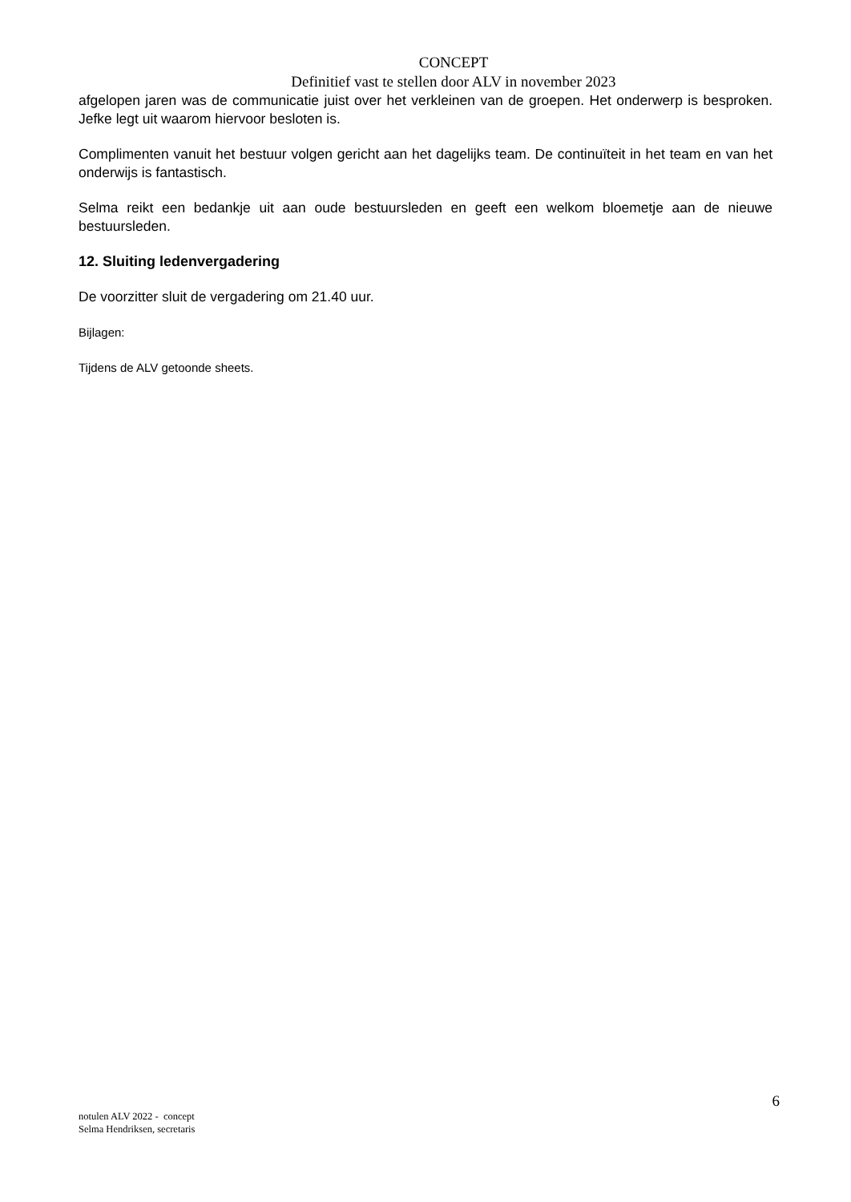CONCEPT
Definitief vast te stellen door ALV in november 2023
afgelopen jaren was de communicatie juist over het verkleinen van de groepen. Het onderwerp is besproken. Jefke legt uit waarom hiervoor besloten is.
Complimenten vanuit het bestuur volgen gericht aan het dagelijks team. De continuïteit in het team en van het onderwijs is fantastisch.
Selma reikt een bedankje uit aan oude bestuursleden en geeft een welkom bloemetje aan de nieuwe bestuursleden.
12. Sluiting ledenvergadering
De voorzitter sluit de vergadering om 21.40 uur.
Bijlagen:
Tijdens de ALV getoonde sheets.
6
notulen ALV 2022 - concept
Selma Hendriksen, secretaris